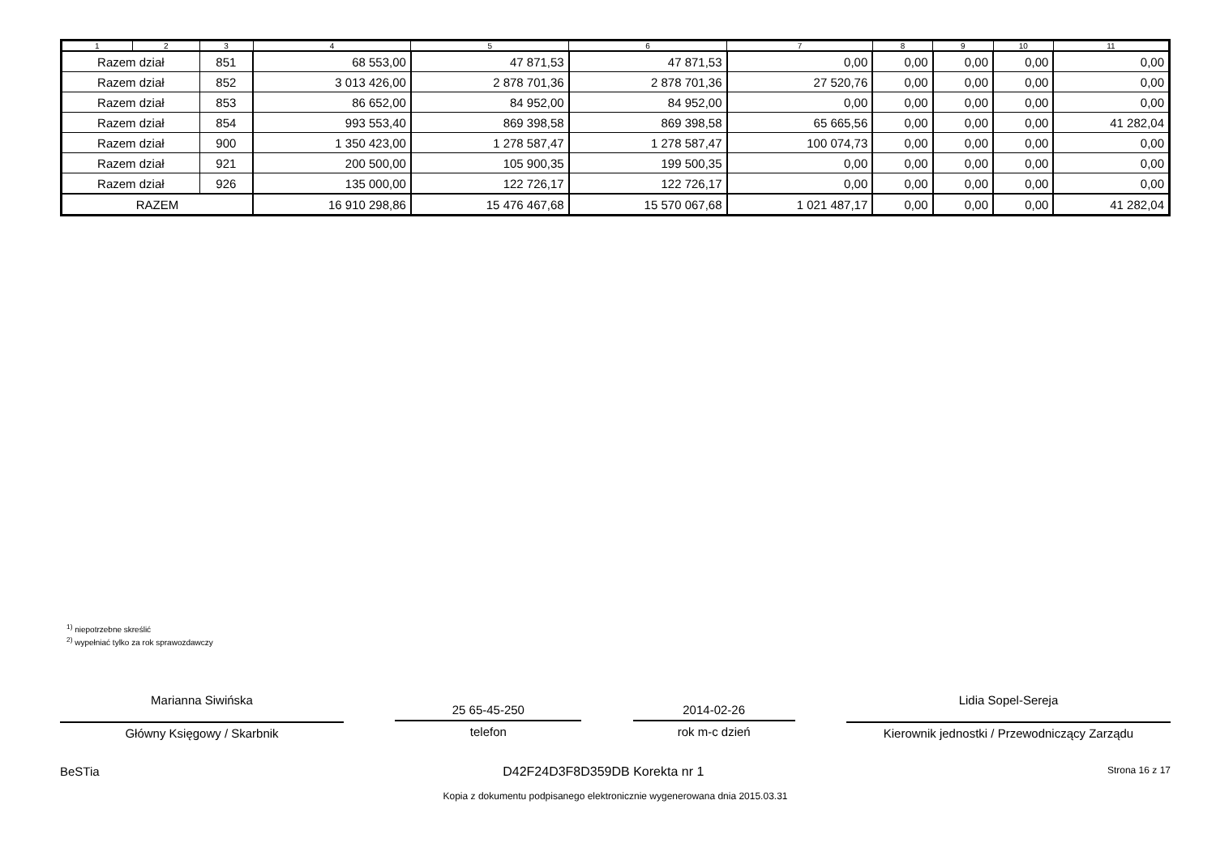| 1 | 2 | 3 | 4 | 5 | 6 | 7 | 8 | 9 | 10 | 11 |
| --- | --- | --- | --- | --- | --- | --- | --- | --- | --- | --- |
| Razem dział | | 851 | 68 553,00 | 47 871,53 | 47 871,53 | 0,00 | 0,00 | 0,00 | 0,00 | 0,00 |
| Razem dział | | 852 | 3 013 426,00 | 2 878 701,36 | 2 878 701,36 | 27 520,76 | 0,00 | 0,00 | 0,00 | 0,00 |
| Razem dział | | 853 | 86 652,00 | 84 952,00 | 84 952,00 | 0,00 | 0,00 | 0,00 | 0,00 | 0,00 |
| Razem dział | | 854 | 993 553,40 | 869 398,58 | 869 398,58 | 65 665,56 | 0,00 | 0,00 | 0,00 | 41 282,04 |
| Razem dział | | 900 | 1 350 423,00 | 1 278 587,47 | 1 278 587,47 | 100 074,73 | 0,00 | 0,00 | 0,00 | 0,00 |
| Razem dział | | 921 | 200 500,00 | 105 900,35 | 199 500,35 | 0,00 | 0,00 | 0,00 | 0,00 | 0,00 |
| Razem dział | | 926 | 135 000,00 | 122 726,17 | 122 726,17 | 0,00 | 0,00 | 0,00 | 0,00 | 0,00 |
| RAZEM | | | 16 910 298,86 | 15 476 467,68 | 15 570 067,68 | 1 021 487,17 | 0,00 | 0,00 | 0,00 | 41 282,04 |
<sup>1)</sup> niepotrzebne skreślić
<sup>2)</sup> wypełniać tylko za rok sprawozdawczy
Marianna Siwińska
Główny Księgowy / Skarbnik
25 65-45-250
telefon
2014-02-26
rok m-c dzień
Lidia Sopel-Sereja
Kierownik jednostki / Przewodniczący Zarządu
BeSTia D42F24D3F8D359DB Korekta nr 1 Strona 16 z 17
Kopia z dokumentu podpisanego elektronicznie wygenerowana dnia 2015.03.31